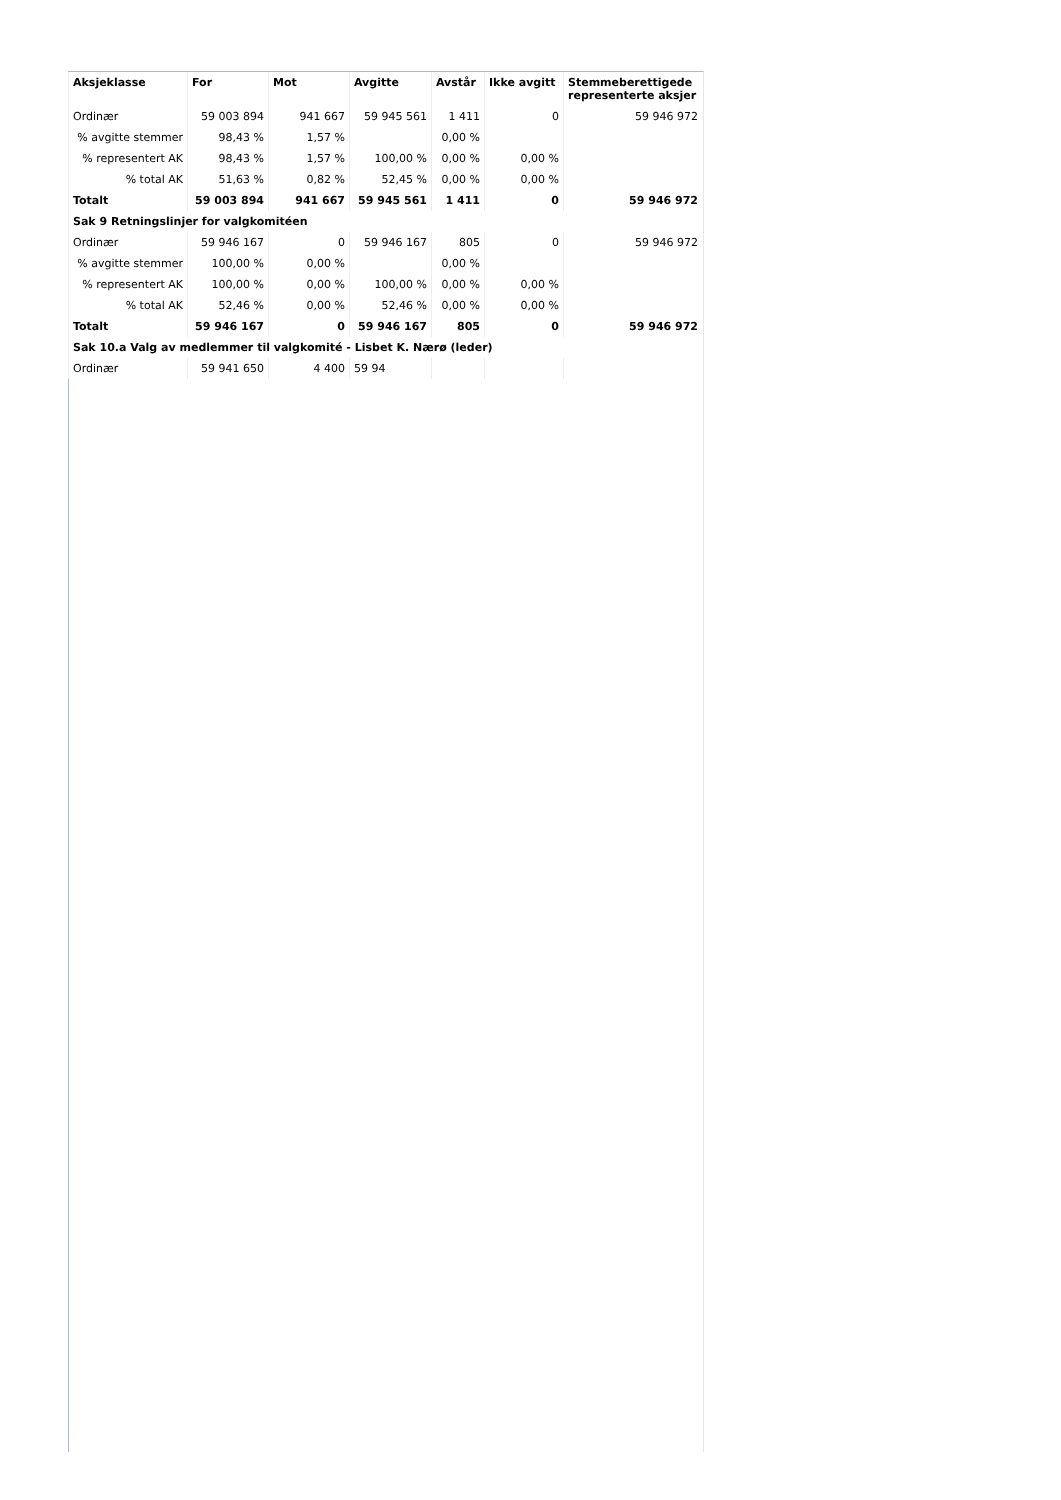| Aksjeklasse | For | Mot | Avgitte | Avstår | Ikke avgitt | Stemmeberettigede representerte aksjer |
| --- | --- | --- | --- | --- | --- | --- |
| Ordinær | 59 003 894 | 941 667 | 59 945 561 | 1 411 | 0 | 59 946 972 |
| % avgitte stemmer | 98,43 % | 1,57 % | | 0,00 % | | |
| % representert AK | 98,43 % | 1,57 % | 100,00 % | 0,00 % | 0,00 % | |
| % total AK | 51,63 % | 0,82 % | 52,45 % | 0,00 % | 0,00 % | |
| Totalt | 59 003 894 | 941 667 | 59 945 561 | 1 411 | 0 | 59 946 972 |
| Sak 9 Retningslinjer for valgkomitéen | | | | | | |
| Ordinær | 59 946 167 | 0 | 59 946 167 | 805 | 0 | 59 946 972 |
| % avgitte stemmer | 100,00 % | 0,00 % | | 0,00 % | | |
| % representert AK | 100,00 % | 0,00 % | 100,00 % | 0,00 % | 0,00 % | |
| % total AK | 52,46 % | 0,00 % | 52,46 % | 0,00 % | 0,00 % | |
| Totalt | 59 946 167 | 0 | 59 946 167 | 805 | 0 | 59 946 972 |
| Sak 10.a Valg av medlemmer til valgkomité - Lisbet K. Nærø (leder) | | | | | | |
| Ordinær | 59 941 650 | 4 400 | 59 94 | | | |